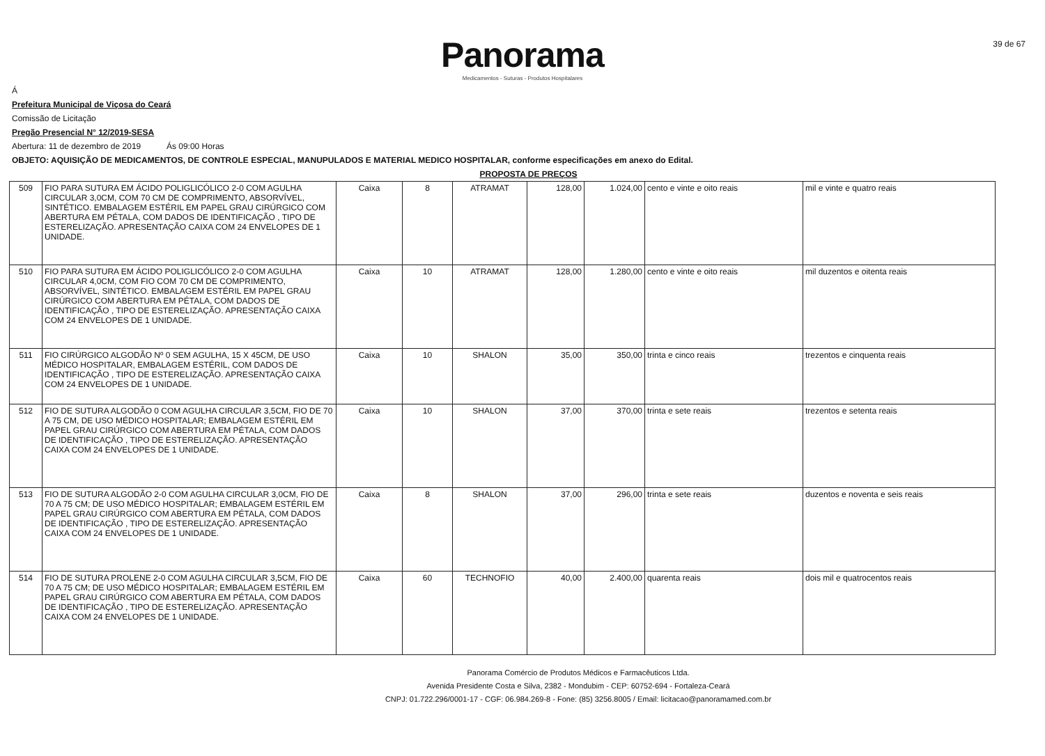39 de 67
Panorama
Medicamentos - Suturas - Produtos Hospitalares
Á
Prefeitura Municipal de Viçosa do Ceará
Comissão de Licitação
Pregão Presencial N° 12/2019-SESA
Abertura: 11 de dezembro de 2019 Ás 09:00 Horas
OBJETO: AQUISIÇÃO DE MEDICAMENTOS, DE CONTROLE ESPECIAL, MANUPULADOS E MATERIAL MEDICO HOSPITALAR, conforme especificações em anexo do Edital.
PROPOSTA DE PREÇOS
| 509 | FIO PARA SUTURA EM ÁCIDO POLIGLICÓLICO 2-0 COM AGULHA CIRCULAR 3,0CM, COM 70 CM DE COMPRIMENTO, ABSORVÍVEL, SINTÉTICO. EMBALAGEM ESTÉRIL EM PAPEL GRAU CIRÚRGICO COM ABERTURA EM PÉTALA, COM DADOS DE IDENTIFICAÇÃO , TIPO DE ESTERELIZAÇÃO. APRESENTAÇÃO CAIXA COM 24 ENVELOPES DE 1 UNIDADE. | Caixa | 8 | ATRAMAT | 128,00 | 1.024,00 | cento e vinte e oito reais | mil e vinte e quatro reais |
| 510 | FIO PARA SUTURA EM ÁCIDO POLIGLICÓLICO 2-0 COM AGULHA CIRCULAR 4,0CM, COM FIO COM 70 CM DE COMPRIMENTO, ABSORVÍVEL, SINTÉTICO. EMBALAGEM ESTÉRIL EM PAPEL GRAU CIRÚRGICO COM ABERTURA EM PÉTALA, COM DADOS DE IDENTIFICAÇÃO , TIPO DE ESTERELIZAÇÃO. APRESENTAÇÃO CAIXA COM 24 ENVELOPES DE 1 UNIDADE. | Caixa | 10 | ATRAMAT | 128,00 | 1.280,00 | cento e vinte e oito reais | mil duzentos e oitenta reais |
| 511 | FIO CIRÚRGICO ALGODÃO Nº 0 SEM AGULHA, 15 X 45CM, DE USO MÉDICO HOSPITALAR, EMBALAGEM ESTÉRIL, COM DADOS DE IDENTIFICAÇÃO , TIPO DE ESTERELIZAÇÃO. APRESENTAÇÃO CAIXA COM 24 ENVELOPES DE 1 UNIDADE. | Caixa | 10 | SHALON | 35,00 | 350,00 | trinta e cinco reais | trezentos e cinquenta reais |
| 512 | FIO DE SUTURA ALGODÃO 0 COM AGULHA CIRCULAR 3,5CM, FIO DE 70 A 75 CM, DE USO MÉDICO HOSPITALAR; EMBALAGEM ESTÉRIL EM PAPEL GRAU CIRÚRGICO COM ABERTURA EM PÉTALA, COM DADOS DE IDENTIFICAÇÃO , TIPO DE ESTERELIZAÇÃO. APRESENTAÇÃO CAIXA COM 24 ENVELOPES DE 1 UNIDADE. | Caixa | 10 | SHALON | 37,00 | 370,00 | trinta e sete reais | trezentos e setenta reais |
| 513 | FIO DE SUTURA ALGODÃO 2-0 COM AGULHA CIRCULAR 3,0CM, FIO DE 70 A 75 CM; DE USO MÉDICO HOSPITALAR; EMBALAGEM ESTÉRIL EM PAPEL GRAU CIRÚRGICO COM ABERTURA EM PÉTALA, COM DADOS DE IDENTIFICAÇÃO , TIPO DE ESTERELIZAÇÃO. APRESENTAÇÃO CAIXA COM 24 ENVELOPES DE 1 UNIDADE. | Caixa | 8 | SHALON | 37,00 | 296,00 | trinta e sete reais | duzentos e noventa e seis reais |
| 514 | FIO DE SUTURA PROLENE 2-0 COM AGULHA CIRCULAR 3,5CM, FIO DE 70 A 75 CM; DE USO MÉDICO HOSPITALAR; EMBALAGEM ESTÉRIL EM PAPEL GRAU CIRÚRGICO COM ABERTURA EM PÉTALA, COM DADOS DE IDENTIFICAÇÃO , TIPO DE ESTERELIZAÇÃO. APRESENTAÇÃO CAIXA COM 24 ENVELOPES DE 1 UNIDADE. | Caixa | 60 | TECHNOFIO | 40,00 | 2.400,00 | quarenta reais | dois mil e quatrocentos reais |
Panorama Comércio de Produtos Médicos e Farmacêuticos Ltda.
Avenida Presidente Costa e Silva, 2382 - Mondubim - CEP: 60752-694 - Fortaleza-Ceará
CNPJ: 01.722.296/0001-17 - CGF: 06.984.269-8 - Fone: (85) 3256.8005 / Email: licitacao@panoramamed.com.br